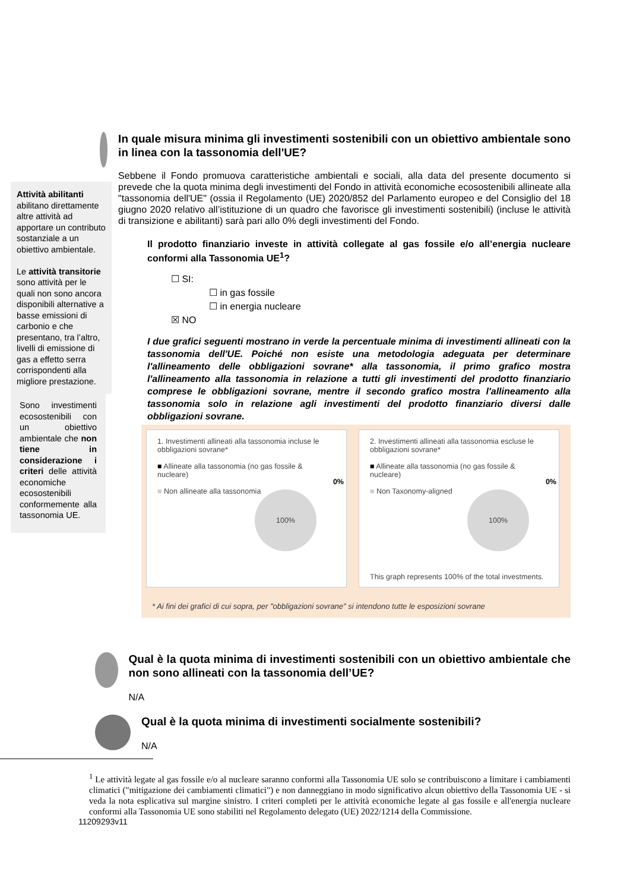Attività abilitanti abilitano direttamente altre attività ad apportare un contributo sostanziale a un obiettivo ambientale.
Le attività transitorie sono attività per le quali non sono ancora disponibili alternative a basse emissioni di carbonio e che presentano, tra l’altro, livelli di emissione di gas a effetto serra corrispondenti alla migliore prestazione.
Sono investimenti ecosostenibili con un obiettivo ambientale che non tiene in considerazione i criteri delle attività economiche ecosostenibili conformemente alla tassonomia UE.
In quale misura minima gli investimenti sostenibili con un obiettivo ambientale sono in linea con la tassonomia dell'UE?
Sebbene il Fondo promuova caratteristiche ambientali e sociali, alla data del presente documento si prevede che la quota minima degli investimenti del Fondo in attività economiche ecosostenibili allineate alla "tassonomia dell'UE" (ossia il Regolamento (UE) 2020/852 del Parlamento europeo e del Consiglio del 18 giugno 2020 relativo all’istituzione di un quadro che favorisce gli investimenti sostenibili) (incluse le attività di transizione e abilitanti) sarà pari allo 0% degli investimenti del Fondo.
Il prodotto finanziario investe in attività collegate al gas fossile e/o all’energia nucleare conformi alla Tassonomia UE<sup>1</sup>?
☐ SI:
☐ in gas fossile
☐ in energia nucleare
☒ NO
I due grafici seguenti mostrano in verde la percentuale minima di investimenti allineati con la tassonomia dell'UE. Poiché non esiste una metodologia adeguata per determinare l'allineamento delle obbligazioni sovrane* alla tassonomia, il primo grafico mostra l'allineamento alla tassonomia in relazione a tutti gli investimenti del prodotto finanziario comprese le obbligazioni sovrane, mentre il secondo grafico mostra l'allineamento alla tassonomia solo in relazione agli investimenti del prodotto finanziario diversi dalle obbligazioni sovrane.
1. Investimenti allineati alla tassonomia incluse le obbligazioni sovrane*
■ Allineate alla tassonomia (no gas fossile & nucleare)
■ Non allineate alla tassonomia
100%
0%
2. Investimenti allineati alla tassonomia escluse le obbligazioni sovrane*
■ Allineate alla tassonomia (no gas fossile & nucleare)
■ Non Taxonomy-aligned
100%
0%
This graph represents 100% of the total investments.
* Ai fini dei grafici di cui sopra, per "obbligazioni sovrane" si intendono tutte le esposizioni sovrane
Qual è la quota minima di investimenti sostenibili con un obiettivo ambientale che non sono allineati con la tassonomia dell’UE?
N/A
Qual è la quota minima di investimenti socialmente sostenibili?
N/A
<sup>1</sup> Le attività legate al gas fossile e/o al nucleare saranno conformi alla Tassonomia UE solo se contribuiscono a limitare i cambiamenti climatici ("mitigazione dei cambiamenti climatici") e non danneggiano in modo significativo alcun obiettivo della Tassonomia UE - si veda la nota esplicativa sul margine sinistro. I criteri completi per le attività economiche legate al gas fossile e all'energia nucleare conformi alla Tassonomia UE sono stabiliti nel Regolamento delegato (UE) 2022/1214 della Commissione.
11209293v11